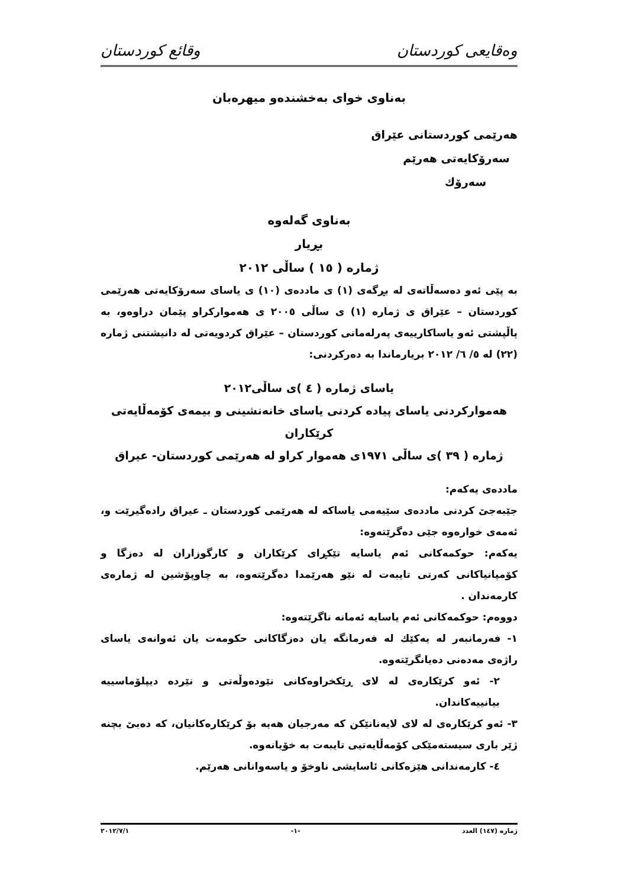وەقایعی کوردستان وقائع كوردستان
بەناوی خوای بەخشندەو میهرەبان
هەرێمی کوردستانی عێراق
سەرۆکایەتی هەرێم
سەرۆك
بەناوی گەلەوە
بڕیار
ژمارە ( ١٥ ) ساڵی ٢٠١٢
بە پێی ئەو دەسەڵاتەی لە بڕگەی (١) ی ماددەی (١٠) ی یاسای سەرۆکایەتی هەرێمی کوردستان – عێراق ی ژمارە (١) ی ساڵی ٢٠٠٥ ی هەموارکراو پێمان دراوەو، بە پاڵپشتی ئەو یاساکارییەی پەرلەمانی کوردستان – عێراق کردویەتی لە دانیشتنی ژمارە (٢٢) لە ٥/ ٦/ ٢٠١٢ بریارماندا بە دەرکردنی:
یاسای ژمارە ( ٤ )ی ساڵی٢٠١٢
هەموارکردنی یاسای پیادە کردنی یاسای خانەنشینی و بیمەی کۆمەڵایەتی کرێکاران
ژمارە ( ٣٩ )ی ساڵی ١٩٧١ی هەموار کراو لە هەرێمی کوردستان- عیراق
ماددەی یەکەم:
جێبەجێ کردنی ماددەی سێیەمی یاساکە لە هەرێمی کوردستان ـ عیراق رادەگیرێت و، ئەمەی خوارەوە جێی دەگرێتەوە:
یەکەم: حوکمەکانی ئەم یاسایە تێکڕای کرێکاران و کارگوزاران لە دەزگا و کۆمپانیاکانی کەرتی تایبەت لە نێو هەرێمدا دەگرێتەوە، بە چاوپۆشین لە ژمارەی کارمەندان .
دووەم: حوکمەکانی ئەم یاسایە ئەمانە ناگرێتەوە:
١- فەرمانبەر لە یەکێك لە فەرمانگە یان دەزگاکانی حکومەت یان ئەوانەی یاسای راژەی مەدەنی دەیانگرێتەوە.
٢- ئەو کرێکارەی لە لای ڕێکخراوەکانی نێودەوڵەتی و نێردە دیپلۆماسییە بیانییەکاندان.
٣- ئەو کرێکارەی لە لای لایەنانێکن کە مەرجیان هەیە بۆ کرێکارەکانیان، کە دەبێ بچنە ژێر باری سیستەمێکی کۆمەڵایەتیی تایبەت بە خۆیانەوە.
٤- کارمەندانی هێزەکانی ئاسایشی ناوخۆ و پاسەوانانی هەرێم.
ژمارە (١٤٧) العدد -١- ٢٠١٢/٧/١